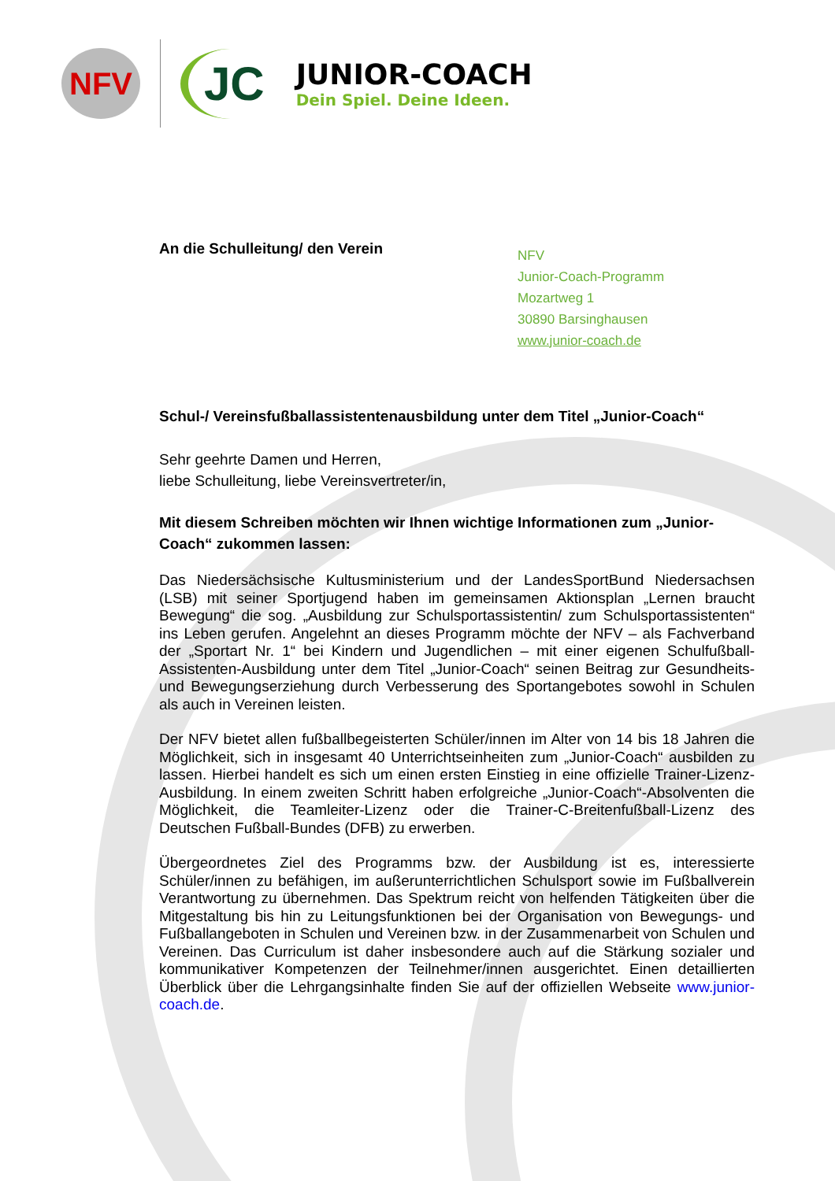NFV
JC
JUNIOR-COACH
Dein Spiel. Deine Ideen.
An die Schulleitung/ den Verein
NFV
Junior-Coach-Programm
Mozartweg 1
30890 Barsinghausen
www.junior-coach.de
Schul-/ Vereinsfußballassistentenausbildung unter dem Titel „Junior-Coach“
Sehr geehrte Damen und Herren,
liebe Schulleitung, liebe Vereinsvertreter/in,
Mit diesem Schreiben möchten wir Ihnen wichtige Informationen zum „Junior-Coach“ zukommen lassen:
Das Niedersächsische Kultusministerium und der LandesSportBund Niedersachsen (LSB) mit seiner Sportjugend haben im gemeinsamen Aktionsplan „Lernen braucht Bewegung“ die sog. „Ausbildung zur Schulsportassistentin/ zum Schulsportassistenten“ ins Leben gerufen. Angelehnt an dieses Programm möchte der NFV – als Fachverband der „Sportart Nr. 1“ bei Kindern und Jugendlichen – mit einer eigenen Schulfußball-Assistenten-Ausbildung unter dem Titel „Junior-Coach“ seinen Beitrag zur Gesundheits- und Bewegungserziehung durch Verbesserung des Sportangebotes sowohl in Schulen als auch in Vereinen leisten.
Der NFV bietet allen fußballbegeisterten Schüler/innen im Alter von 14 bis 18 Jahren die Möglichkeit, sich in insgesamt 40 Unterrichtseinheiten zum „Junior-Coach“ ausbilden zu lassen. Hierbei handelt es sich um einen ersten Einstieg in eine offizielle Trainer-Lizenz-Ausbildung. In einem zweiten Schritt haben erfolgreiche „Junior-Coach“-Absolventen die Möglichkeit, die Teamleiter-Lizenz oder die Trainer-C-Breitenfußball-Lizenz des Deutschen Fußball-Bundes (DFB) zu erwerben.
Übergeordnetes Ziel des Programms bzw. der Ausbildung ist es, interessierte Schüler/innen zu befähigen, im außerunterrichtlichen Schulsport sowie im Fußballverein Verantwortung zu übernehmen. Das Spektrum reicht von helfenden Tätigkeiten über die Mitgestaltung bis hin zu Leitungsfunktionen bei der Organisation von Bewegungs- und Fußballangeboten in Schulen und Vereinen bzw. in der Zusammenarbeit von Schulen und Vereinen. Das Curriculum ist daher insbesondere auch auf die Stärkung sozialer und kommunikativer Kompetenzen der Teilnehmer/innen ausgerichtet. Einen detaillierten Überblick über die Lehrgangsinhalte finden Sie auf der offiziellen Webseite www.junior-coach.de.